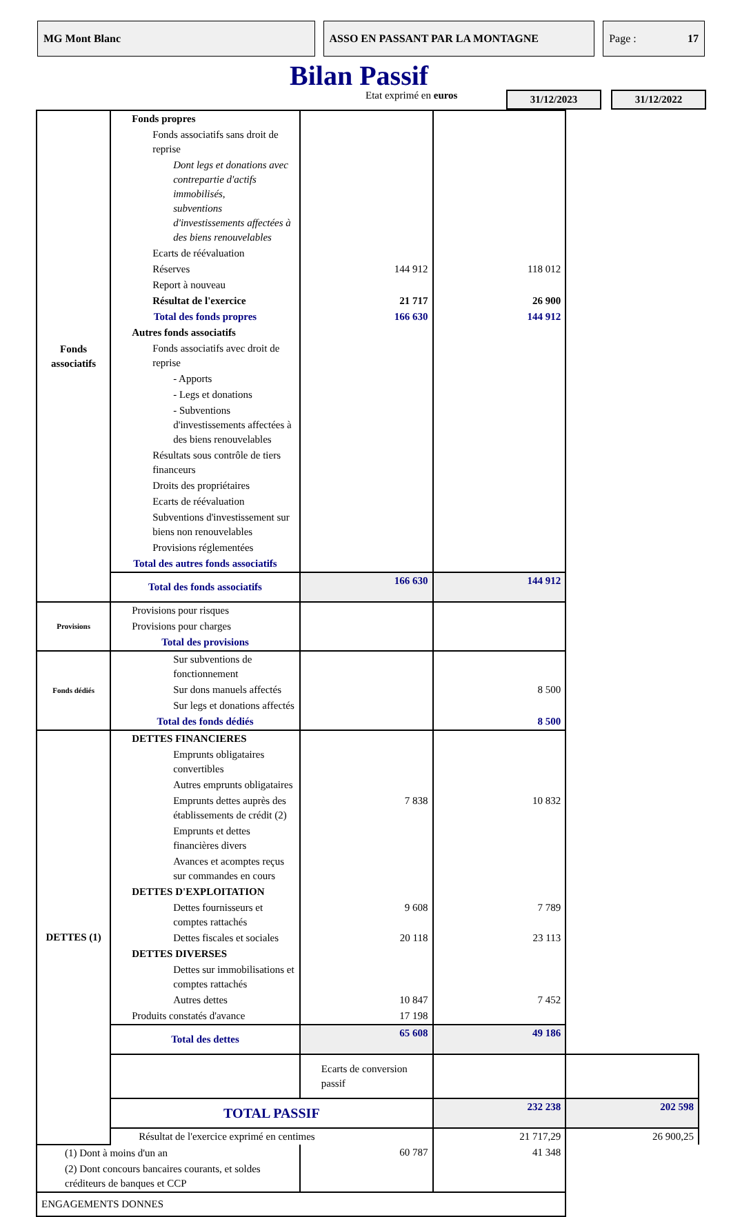MG Mont Blanc ASSO EN PASSANT PAR LA MONTAGNE Page : 17
Bilan Passif
Etat exprimé en euros
31/12/2023 31/12/2022
| Fonds associatifs | Fonds propres | | | |
| | Fonds associatifs sans droit de reprise | | | |
| | Dont legs et donations avec contrepartie d'actifs immobilisés, subventions d'investissements affectées à des biens renouvelables | | | |
| | Ecarts de réévaluation | | | |
| | Réserves | 144 912 | 118 012 | |
| | Report à nouveau | | | |
| | Résultat de l'exercice | 21 717 | 26 900 | |
| | Total des fonds propres | 166 630 | 144 912 | |
| | Autres fonds associatifs | | | |
| | Fonds associatifs avec droit de reprise | | | |
| | - Apports | | | |
| | - Legs et donations | | | |
| | - Subventions d'investissements affectées à des biens renouvelables | | | |
| | Résultats sous contrôle de tiers financeurs | | | |
| | Droits des propriétaires | | | |
| | Ecarts de réévaluation | | | |
| | Subventions d'investissement sur biens non renouvelables | | | |
| | Provisions réglementées | | | |
| | Total des autres fonds associatifs | | | |
| | Total des fonds associatifs | 166 630 | 144 912 | |
| Provisions | Provisions pour risques | | | |
| | Provisions pour charges | | | |
| | Total des provisions | | | |
| Fonds dédiés | Sur subventions de fonctionnement | | | |
| | Sur dons manuels affectés | | 8 500 | |
| | Sur legs et donations affectés | | | |
| | Total des fonds dédiés | | 8 500 | |
| DETTES (1) | DETTES FINANCIERES | | | |
| | Emprunts obligataires convertibles | | | |
| | Autres emprunts obligataires | | | |
| | Emprunts dettes auprès des établissements de crédit (2) | 7 838 | 10 832 | |
| | Emprunts et dettes financières divers | | | |
| | Avances et acomptes reçus sur commandes en cours | | | |
| | DETTES D'EXPLOITATION | | | |
| | Dettes fournisseurs et comptes rattachés | 9 608 | 7 789 | |
| | Dettes fiscales et sociales | 20 118 | 23 113 | |
| | DETTES DIVERSES | | | |
| | Dettes sur immobilisations et comptes rattachés | | | |
| | Autres dettes | 10 847 | 7 452 | |
| | Produits constatés d'avance | 17 198 | | |
| | Total des dettes | 65 608 | 49 186 | |
| | | Ecarts de conversion passif | | |
| | TOTAL PASSIF | | 232 238 | 202 598 |
| | Résultat de l'exercice exprimé en centimes | | 21 717,29 | 26 900,25 |
| (1) Dont à moins d'un an | | 60 787 | 41 348 | |
| (2) Dont concours bancaires courants, et soldes créditeurs de banques et CCP | | | | |
| ENGAGEMENTS DONNES | | | | |